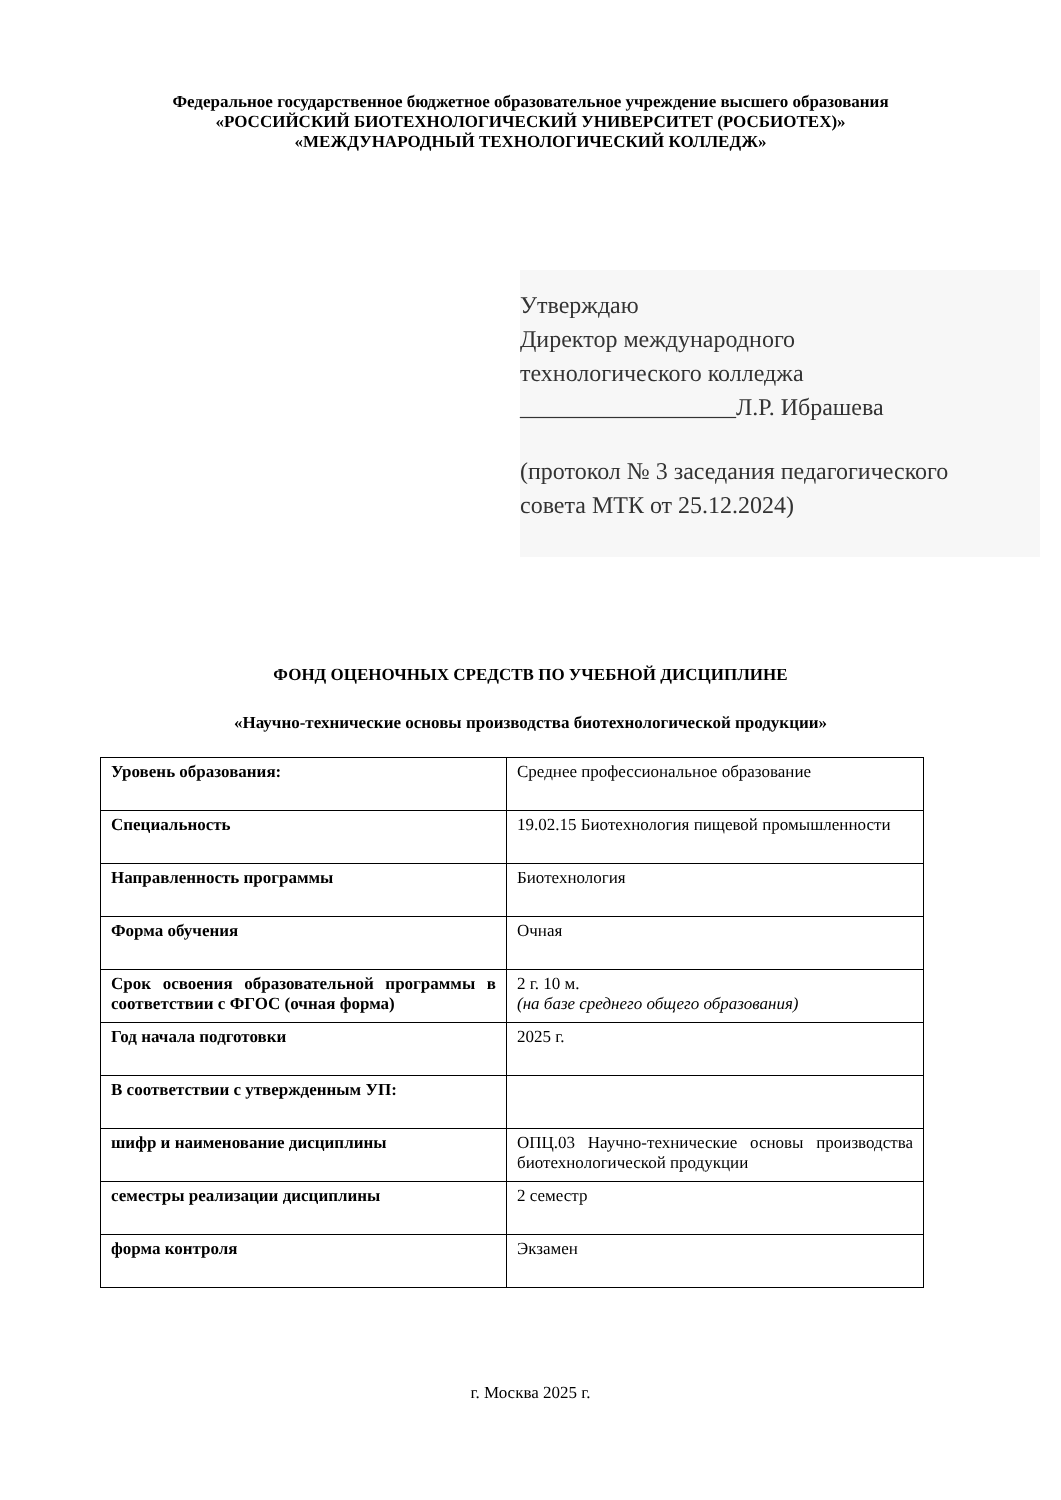Федеральное государственное бюджетное образовательное учреждение высшего образования
«РОССИЙСКИЙ БИОТЕХНОЛОГИЧЕСКИЙ УНИВЕРСИТЕТ (РОСБИОТЕХ)»
«МЕЖДУНАРОДНЫЙ ТЕХНОЛОГИЧЕСКИЙ КОЛЛЕДЖ»
Утверждаю
Директор международного
технологического колледжа
__________________Л.Р. Ибрашева
(протокол № 3 заседания педагогического
совета МТК от 25.12.2024)
ФОНД ОЦЕНОЧНЫХ СРЕДСТВ ПО УЧЕБНОЙ ДИСЦИПЛИНЕ
«Научно-технические основы производства биотехнологической продукции»
| Уровень образования: | Среднее профессиональное образование |
| Специальность | 19.02.15 Биотехнология пищевой промышленности |
| Направленность программы | Биотехнология |
| Форма обучения | Очная |
| Срок освоения образовательной программы в соответствии с ФГОС (очная форма) | 2 г. 10 м. (на базе среднего общего образования) |
| Год начала подготовки | 2025 г. |
| В соответствии с утвержденным УП: | |
| шифр и наименование дисциплины | ОПЦ.03 Научно-технические основы производства биотехнологической продукции |
| семестры реализации дисциплины | 2 семестр |
| форма контроля | Экзамен |
г. Москва 2025 г.